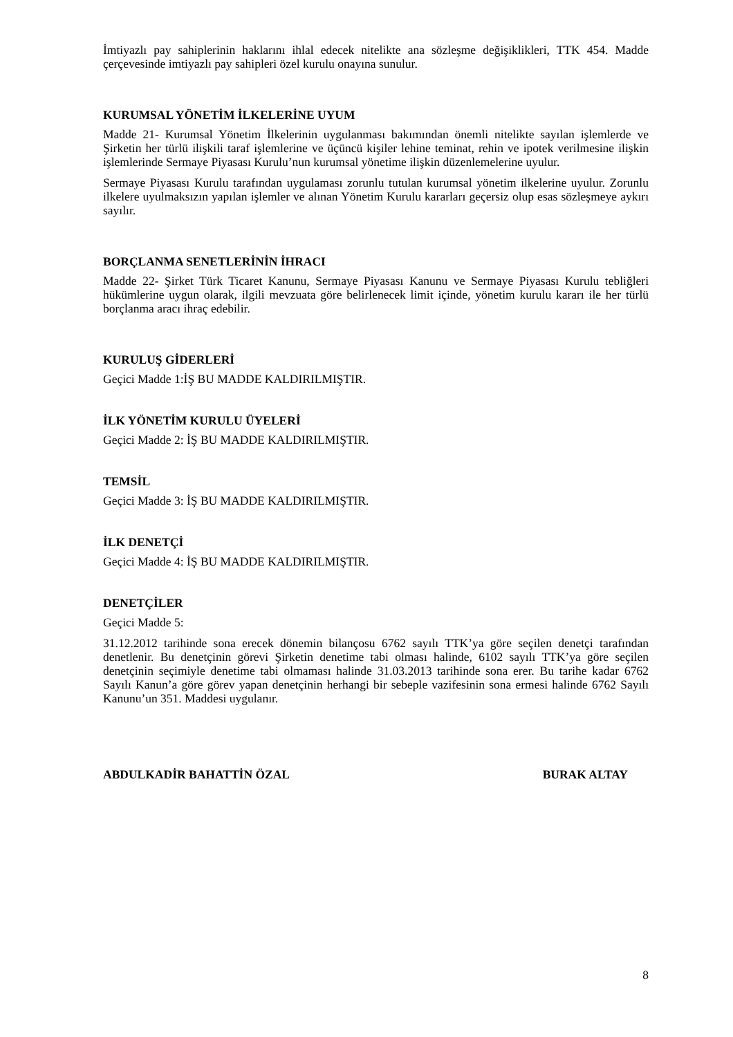İmtiyazlı pay sahiplerinin haklarını ihlal edecek nitelikte ana sözleşme değişiklikleri, TTK 454. Madde çerçevesinde imtiyazlı pay sahipleri özel kurulu onayına sunulur.
KURUMSAL YÖNETİM İLKELERİNE UYUM
Madde 21- Kurumsal Yönetim İlkelerinin uygulanması bakımından önemli nitelikte sayılan işlemlerde ve Şirketin her türlü ilişkili taraf işlemlerine ve üçüncü kişiler lehine teminat, rehin ve ipotek verilmesine ilişkin işlemlerinde Sermaye Piyasası Kurulu’nun kurumsal yönetime ilişkin düzenlemelerine uyulur.
Sermaye Piyasası Kurulu tarafından uygulaması zorunlu tutulan kurumsal yönetim ilkelerine uyulur. Zorunlu ilkelere uyulmaksızın yapılan işlemler ve alınan Yönetim Kurulu kararları geçersiz olup esas sözleşmeye aykırı sayılır.
BORÇLANMA SENETLERİNİN İHRACI
Madde 22- Şirket Türk Ticaret Kanunu, Sermaye Piyasası Kanunu ve Sermaye Piyasası Kurulu tebliğleri hükümlerine uygun olarak, ilgili mevzuata göre belirlenecek limit içinde, yönetim kurulu kararı ile her türlü borçlanma aracı ihraç edebilir.
KURULUŞ GİDERLERİ
Geçici Madde 1:İŞ BU MADDE KALDIRILMIŞTIR.
İLK YÖNETİM KURULU ÜYELERİ
Geçici Madde 2: İŞ BU MADDE KALDIRILMIŞTIR.
TEMSİL
Geçici Madde 3: İŞ BU MADDE KALDIRILMIŞTIR.
İLK DENETÇİ
Geçici Madde 4: İŞ BU MADDE KALDIRILMIŞTIR.
DENETÇİLER
Geçici Madde 5:
31.12.2012 tarihinde sona erecek dönemin bilançosu 6762 sayılı TTK’ya göre seçilen denetçi tarafından denetlenir. Bu denetçinin görevi Şirketin denetime tabi olması halinde, 6102 sayılı TTK’ya göre seçilen denetçinin seçimiyle denetime tabi olmaması halinde 31.03.2013 tarihinde sona erer. Bu tarihe kadar 6762 Sayılı Kanun’a göre görev yapan denetçinin herhangi bir sebeple vazifesinin sona ermesi halinde 6762 Sayılı Kanunu’un 351. Maddesi uygulanır.
ABDULKADİR BAHATTİN ÖZAL BURAK ALTAY
8